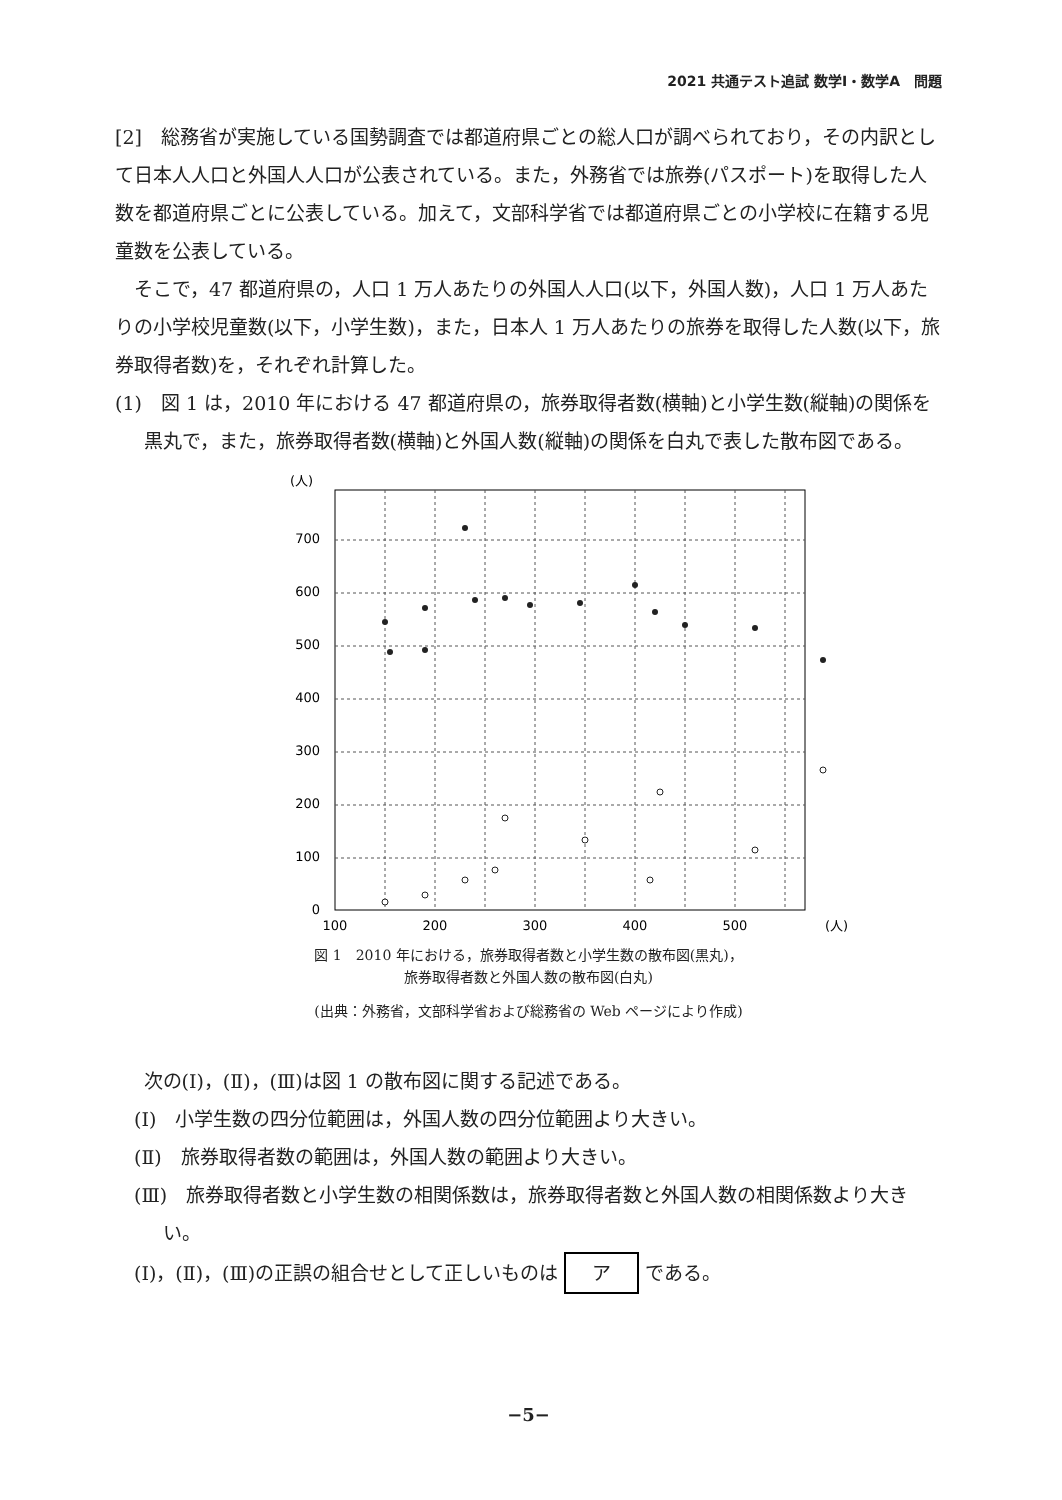2021 共通テスト追試 数学Ⅰ・数学A　問題
[2]　総務省が実施している国勢調査では都道府県ごとの総人口が調べられており，その内訳として日本人人口と外国人人口が公表されている。また，外務省では旅券(パスポート)を取得した人数を都道府県ごとに公表している。加えて，文部科学省では都道府県ごとの小学校に在籍する児童数を公表している。
そこで，47 都道府県の，人口 1 万人あたりの外国人人口(以下，外国人数)，人口 1 万人あたりの小学校児童数(以下，小学生数)，また，日本人 1 万人あたりの旅券を取得した人数(以下，旅券取得者数)を，それぞれ計算した。
(1)　図 1 は，2010 年における 47 都道府県の，旅券取得者数(横軸)と小学生数(縦軸)の関係を黒丸で，また，旅券取得者数(横軸)と外国人数(縦軸)の関係を白丸で表した散布図である。
(人)
0
100
200
300
400
500
600
700
100
200
300
400
500
(人)
図 1　2010 年における，旅券取得者数と小学生数の散布図(黒丸)，
旅券取得者数と外国人数の散布図(白丸)
(出典：外務省，文部科学省および総務省の Web ページにより作成)
次の(Ⅰ)，(Ⅱ)，(Ⅲ)は図 1 の散布図に関する記述である。
(Ⅰ)　小学生数の四分位範囲は，外国人数の四分位範囲より大きい。
(Ⅱ)　旅券取得者数の範囲は，外国人数の範囲より大きい。
(Ⅲ)　旅券取得者数と小学生数の相関係数は，旅券取得者数と外国人数の相関係数より大きい。
(Ⅰ)，(Ⅱ)，(Ⅲ)の正誤の組合せとして正しいものは ア である。
−5−